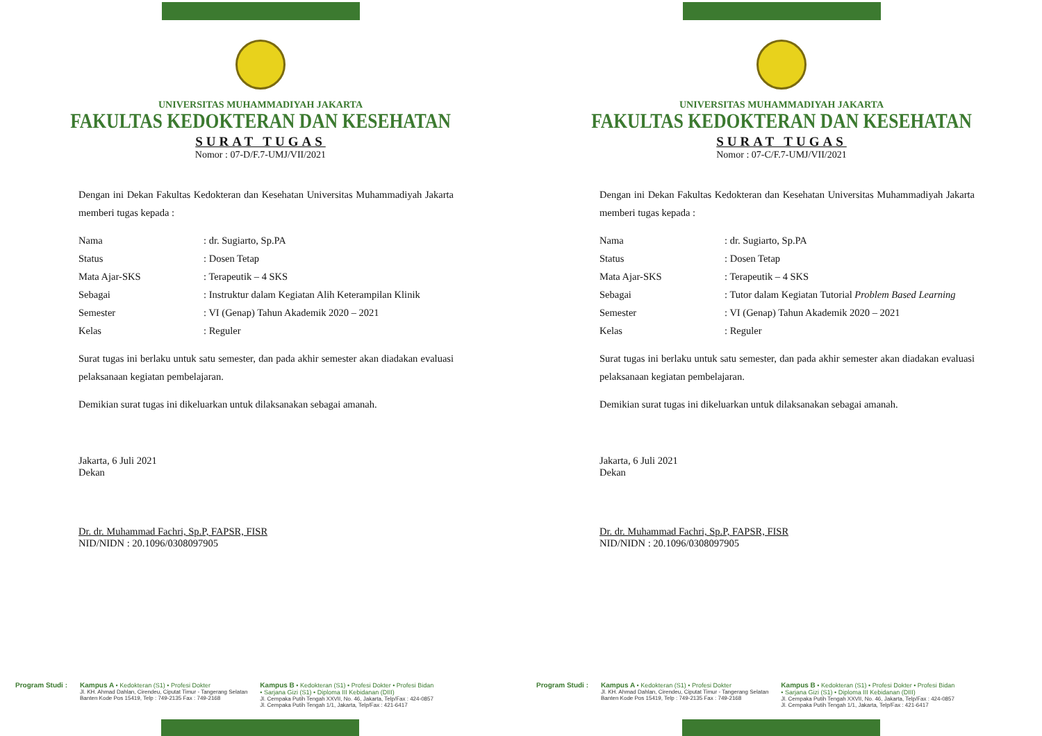UNIVERSITAS MUHAMMADIYAH JAKARTA
FAKULTAS KEDOKTERAN DAN KESEHATAN
SURAT TUGAS
Nomor : 07-D/F.7-UMJ/VII/2021
Dengan ini Dekan Fakultas Kedokteran dan Kesehatan Universitas Muhammadiyah Jakarta memberi tugas kepada :
Nama: dr. Sugiarto, Sp.PA
Status: Dosen Tetap
Mata Ajar-SKS: Terapeutik – 4 SKS
Sebagai: Instruktur dalam Kegiatan Alih Keterampilan Klinik
Semester: VI (Genap) Tahun Akademik 2020 – 2021
Kelas: Reguler
Surat tugas ini berlaku untuk satu semester, dan pada akhir semester akan diadakan evaluasi pelaksanaan kegiatan pembelajaran.
Demikian surat tugas ini dikeluarkan untuk dilaksanakan sebagai amanah.
Jakarta, 6 Juli 2021
Dekan
Dr. dr. Muhammad Fachri, Sp.P, FAPSR, FISR
NID/NIDN : 20.1096/0308097905
Program Studi : Kampus A • Kedokteran (S1) • Profesi Dokter
Jl. KH. Ahmad Dahlan, Cirendeu, Ciputat Timur - Tangerang Selatan
Banten Kode Pos 15419, Telp : 749-2135 Fax : 749-2168
Kampus B • Kedokteran (S1) • Profesi Dokter • Profesi Bidan
• Sarjana Gizi (S1) • Diploma III Kebidanan (DIII)
Jl. Cempaka Putih Tengah XXVII, No. 46, Jakarta, Telp/Fax : 424-0857
Jl. Cempaka Putih Tengah 1/1, Jakarta, Telp/Fax : 421-6417
UNIVERSITAS MUHAMMADIYAH JAKARTA
FAKULTAS KEDOKTERAN DAN KESEHATAN
SURAT TUGAS
Nomor : 07-C/F.7-UMJ/VII/2021
Dengan ini Dekan Fakultas Kedokteran dan Kesehatan Universitas Muhammadiyah Jakarta memberi tugas kepada :
Nama: dr. Sugiarto, Sp.PA
Status: Dosen Tetap
Mata Ajar-SKS: Terapeutik – 4 SKS
Sebagai: Tutor dalam Kegiatan Tutorial Problem Based Learning
Semester: VI (Genap) Tahun Akademik 2020 – 2021
Kelas: Reguler
Surat tugas ini berlaku untuk satu semester, dan pada akhir semester akan diadakan evaluasi pelaksanaan kegiatan pembelajaran.
Demikian surat tugas ini dikeluarkan untuk dilaksanakan sebagai amanah.
Jakarta, 6 Juli 2021
Dekan
Dr. dr. Muhammad Fachri, Sp.P, FAPSR, FISR
NID/NIDN : 20.1096/0308097905
Program Studi : Kampus A • Kedokteran (S1) • Profesi Dokter
Jl. KH. Ahmad Dahlan, Cirendeu, Ciputat Timur - Tangerang Selatan
Banten Kode Pos 15419, Telp : 749-2135 Fax : 749-2168
Kampus B • Kedokteran (S1) • Profesi Dokter • Profesi Bidan
• Sarjana Gizi (S1) • Diploma III Kebidanan (DIII)
Jl. Cempaka Putih Tengah XXVII, No. 46, Jakarta, Telp/Fax : 424-0857
Jl. Cempaka Putih Tengah 1/1, Jakarta, Telp/Fax : 421-6417